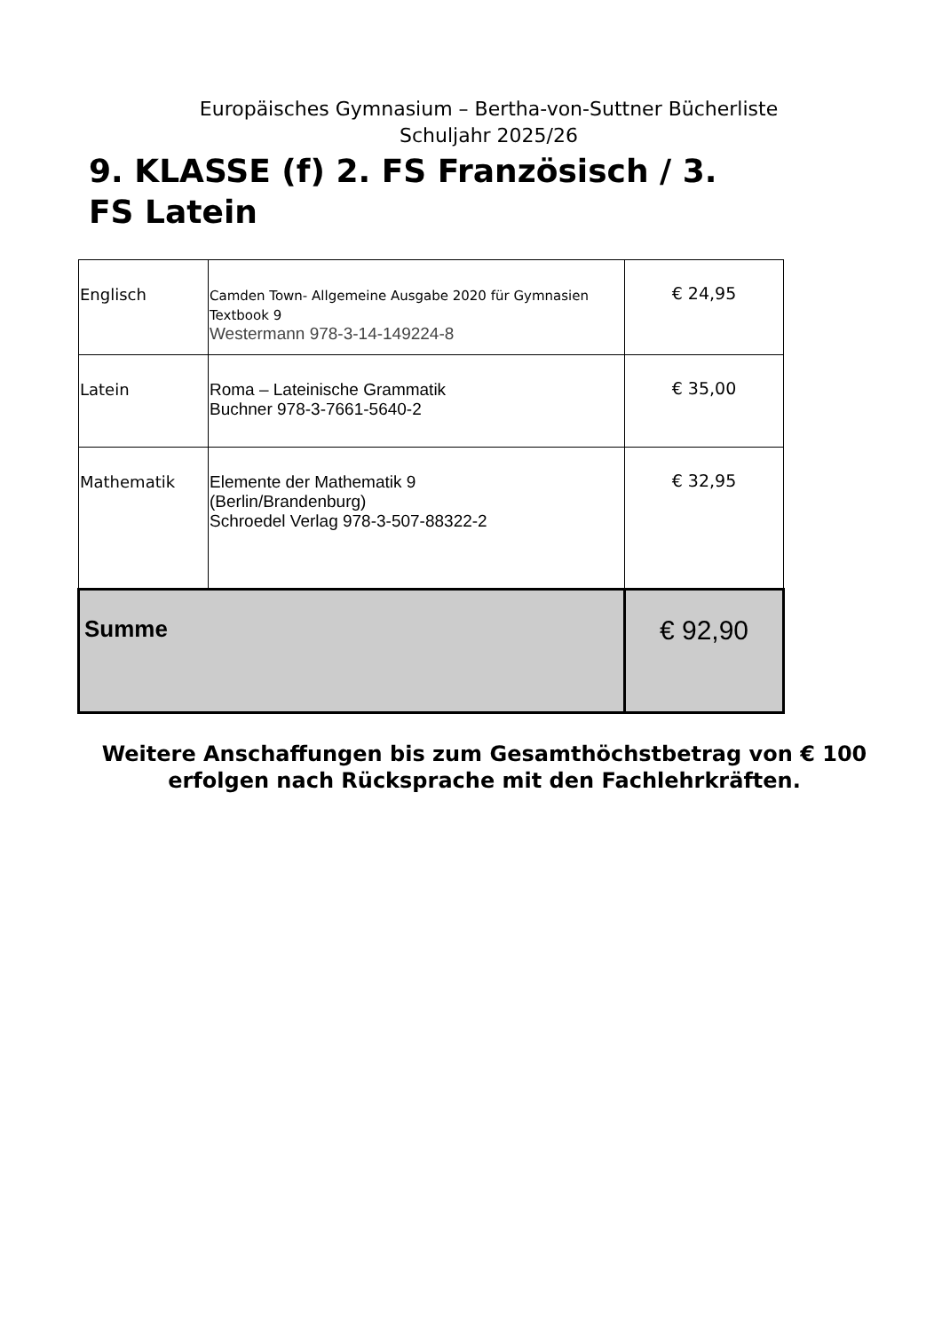Europäisches Gymnasium – Bertha-von-Suttner Bücherliste
Schuljahr 2025/26
9. KLASSE (f) 2. FS Französisch / 3. FS Latein
| Englisch | Camden Town- Allgemeine Ausgabe 2020 für Gymnasien Textbook 9 Westermann 978-3-14-149224-8 | € 24,95 |
| Latein | Roma – Lateinische Grammatik Buchner 978-3-7661-5640-2 | € 35,00 |
| Mathematik | Elemente der Mathematik 9 (Berlin/Brandenburg) Schroedel Verlag 978-3-507-88322-2 | € 32,95 |
| Summe | | € 92,90 |
Weitere Anschaffungen bis zum Gesamthöchstbetrag von € 100
erfolgen nach Rücksprache mit den Fachlehrkräften.